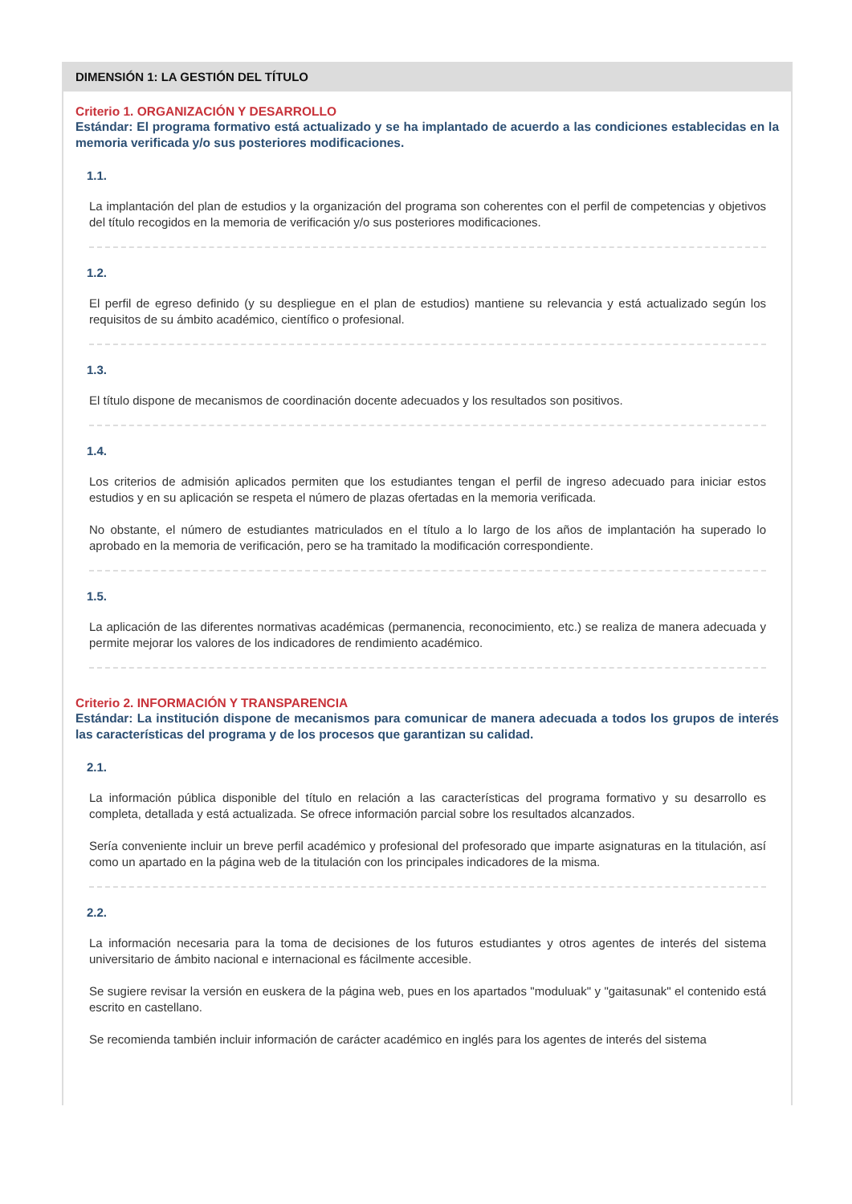DIMENSIÓN 1: LA GESTIÓN DEL TÍTULO
Criterio 1. ORGANIZACIÓN Y DESARROLLO
Estándar: El programa formativo está actualizado y se ha implantado de acuerdo a las condiciones establecidas en la memoria verificada y/o sus posteriores modificaciones.
1.1.
La implantación del plan de estudios y la organización del programa son coherentes con el perfil de competencias y objetivos del título recogidos en la memoria de verificación y/o sus posteriores modificaciones.
1.2.
El perfil de egreso definido (y su despliegue en el plan de estudios) mantiene su relevancia y está actualizado según los requisitos de su ámbito académico, científico o profesional.
1.3.
El título dispone de mecanismos de coordinación docente adecuados y los resultados son positivos.
1.4.
Los criterios de admisión aplicados permiten que los estudiantes tengan el perfil de ingreso adecuado para iniciar estos estudios y en su aplicación se respeta el número de plazas ofertadas en la memoria verificada.
No obstante, el número de estudiantes matriculados en el título a lo largo de los años de implantación ha superado lo aprobado en la memoria de verificación, pero se ha tramitado la modificación correspondiente.
1.5.
La aplicación de las diferentes normativas académicas (permanencia, reconocimiento, etc.) se realiza de manera adecuada y permite mejorar los valores de los indicadores de rendimiento académico.
Criterio 2. INFORMACIÓN Y TRANSPARENCIA
Estándar: La institución dispone de mecanismos para comunicar de manera adecuada a todos los grupos de interés las características del programa y de los procesos que garantizan su calidad.
2.1.
La información pública disponible del título en relación a las características del programa formativo y su desarrollo es completa, detallada y está actualizada. Se ofrece información parcial sobre los resultados alcanzados.
Sería conveniente incluir un breve perfil académico y profesional del profesorado que imparte asignaturas en la titulación, así como un apartado en la página web de la titulación con los principales indicadores de la misma.
2.2.
La información necesaria para la toma de decisiones de los futuros estudiantes y otros agentes de interés del sistema universitario de ámbito nacional e internacional es fácilmente accesible.
Se sugiere revisar la versión en euskera de la página web, pues en los apartados "moduluak" y "gaitasunak" el contenido está escrito en castellano.
Se recomienda también incluir información de carácter académico en inglés para los agentes de interés del sistema